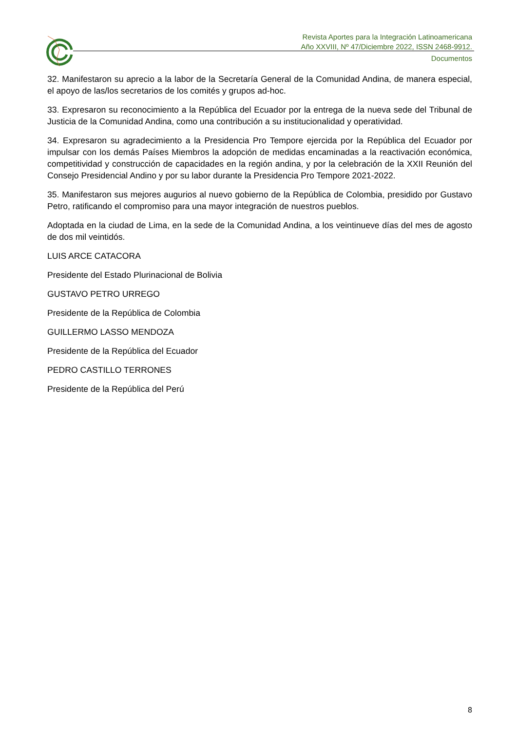Revista Aportes para la Integración Latinoamericana
Año XXVIII, Nº 47/Diciembre 2022, ISSN 2468-9912.
Documentos
32. Manifestaron su aprecio a la labor de la Secretaría General de la Comunidad Andina, de manera especial, el apoyo de las/los secretarios de los comités y grupos ad-hoc.
33. Expresaron su reconocimiento a la República del Ecuador por la entrega de la nueva sede del Tribunal de Justicia de la Comunidad Andina, como una contribución a su institucionalidad y operatividad.
34. Expresaron su agradecimiento a la Presidencia Pro Tempore ejercida por la República del Ecuador por impulsar con los demás Países Miembros la adopción de medidas encaminadas a la reactivación económica, competitividad y construcción de capacidades en la región andina, y por la celebración de la XXII Reunión del Consejo Presidencial Andino y por su labor durante la Presidencia Pro Tempore 2021-2022.
35. Manifestaron sus mejores augurios al nuevo gobierno de la República de Colombia, presidido por Gustavo Petro, ratificando el compromiso para una mayor integración de nuestros pueblos.
Adoptada en la ciudad de Lima, en la sede de la Comunidad Andina, a los veintinueve días del mes de agosto de dos mil veintidós.
LUIS ARCE CATACORA
Presidente del Estado Plurinacional de Bolivia
GUSTAVO PETRO URREGO
Presidente de la República de Colombia
GUILLERMO LASSO MENDOZA
Presidente de la República del Ecuador
PEDRO CASTILLO TERRONES
Presidente de la República del Perú
8